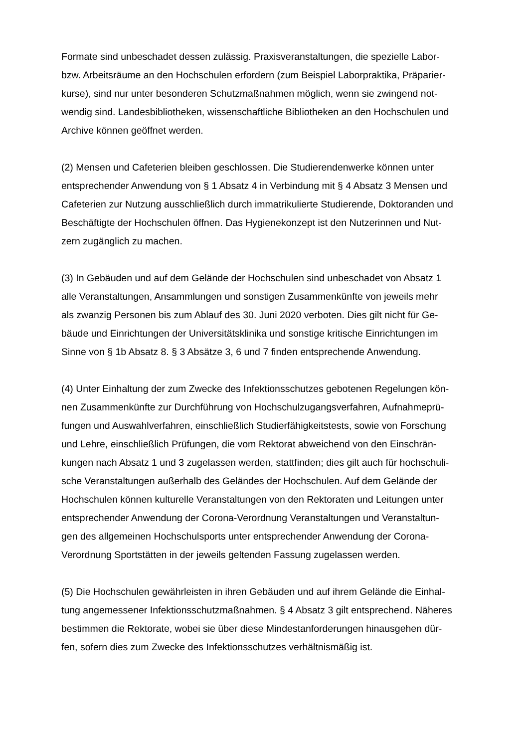Formate sind unbeschadet dessen zulässig. Praxisveranstaltungen, die spezielle Labor-
bzw. Arbeitsräume an den Hochschulen erfordern (zum Beispiel Laborpraktika, Präparier-
kurse), sind nur unter besonderen Schutzmaßnahmen möglich, wenn sie zwingend not-
wendig sind. Landesbibliotheken, wissenschaftliche Bibliotheken an den Hochschulen und
Archive können geöffnet werden.
(2) Mensen und Cafeterien bleiben geschlossen. Die Studierendenwerke können unter
entsprechender Anwendung von § 1 Absatz 4 in Verbindung mit § 4 Absatz 3 Mensen und
Cafeterien zur Nutzung ausschließlich durch immatrikulierte Studierende, Doktoranden und
Beschäftigte der Hochschulen öffnen. Das Hygienekonzept ist den Nutzerinnen und Nut-
zern zugänglich zu machen.
(3) In Gebäuden und auf dem Gelände der Hochschulen sind unbeschadet von Absatz 1
alle Veranstaltungen, Ansammlungen und sonstigen Zusammenkünfte von jeweils mehr
als zwanzig Personen bis zum Ablauf des 30. Juni 2020 verboten. Dies gilt nicht für Ge-
bäude und Einrichtungen der Universitätsklinika und sonstige kritische Einrichtungen im
Sinne von § 1b Absatz 8. § 3 Absätze 3, 6 und 7 finden entsprechende Anwendung.
(4) Unter Einhaltung der zum Zwecke des Infektionsschutzes gebotenen Regelungen kön-
nen Zusammenkünfte zur Durchführung von Hochschulzugangsverfahren, Aufnahmeprü-
fungen und Auswahlverfahren, einschließlich Studierfähigkeitstests, sowie von Forschung
und Lehre, einschließlich Prüfungen, die vom Rektorat abweichend von den Einschrän-
kungen nach Absatz 1 und 3 zugelassen werden, stattfinden; dies gilt auch für hochschuli-
sche Veranstaltungen außerhalb des Geländes der Hochschulen. Auf dem Gelände der
Hochschulen können kulturelle Veranstaltungen von den Rektoraten und Leitungen unter
entsprechender Anwendung der Corona-Verordnung Veranstaltungen und Veranstaltun-
gen des allgemeinen Hochschulsports unter entsprechender Anwendung der Corona-
Verordnung Sportstätten in der jeweils geltenden Fassung zugelassen werden.
(5) Die Hochschulen gewährleisten in ihren Gebäuden und auf ihrem Gelände die Einhal-
tung angemessener Infektionsschutzmaßnahmen. § 4 Absatz 3 gilt entsprechend. Näheres
bestimmen die Rektorate, wobei sie über diese Mindestanforderungen hinausgehen dür-
fen, sofern dies zum Zwecke des Infektionsschutzes verhältnismäßig ist.